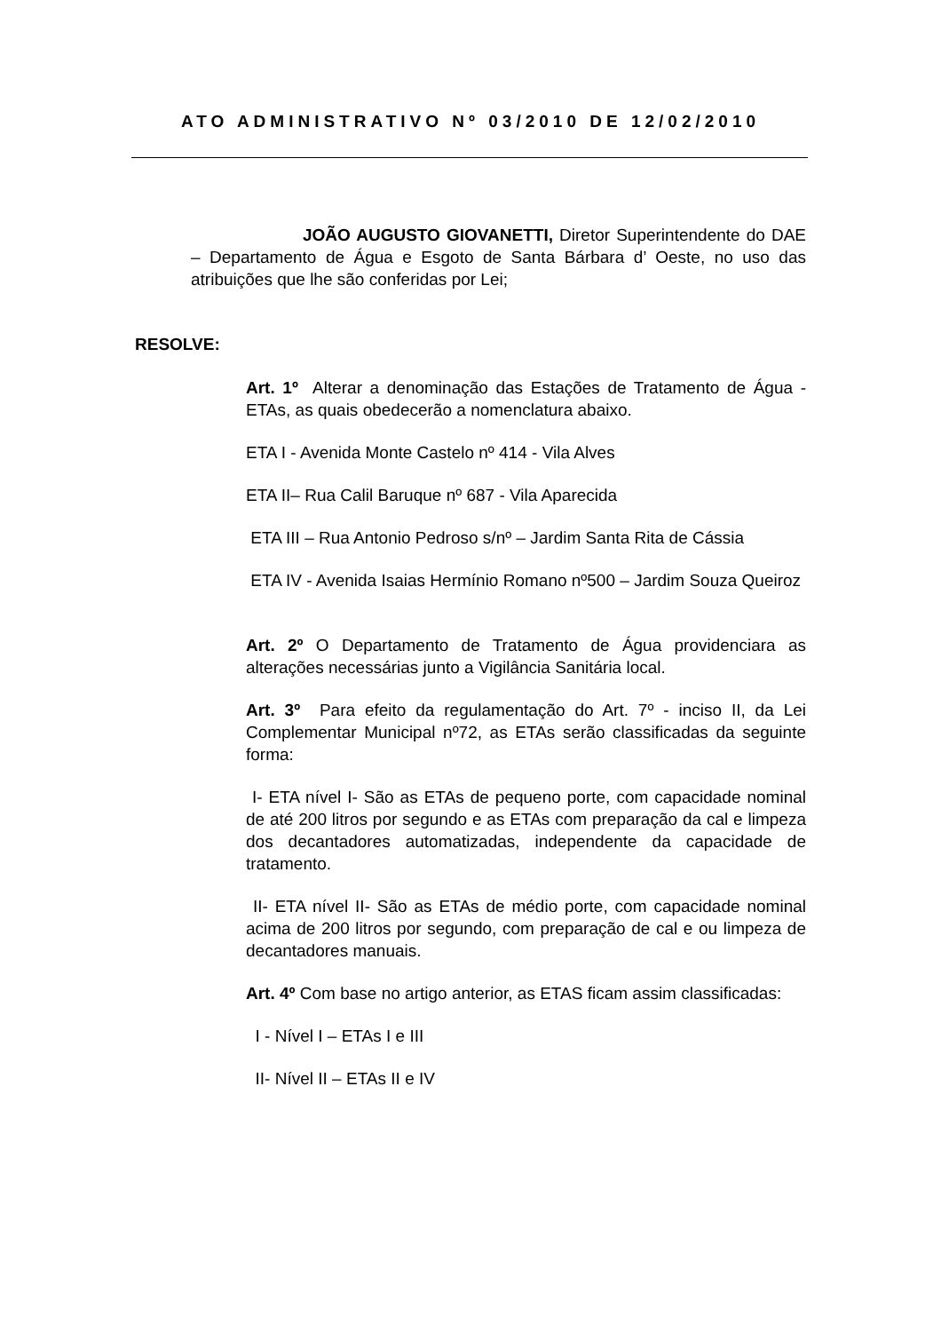ATO ADMINISTRATIVO Nº 03/2010 DE 12/02/2010
JOÃO AUGUSTO GIOVANETTI, Diretor Superintendente do DAE – Departamento de Água e Esgoto de Santa Bárbara d’ Oeste, no uso das atribuições que lhe são conferidas por Lei;
RESOLVE:
Art. 1º Alterar a denominação das Estações de Tratamento de Água -ETAs, as quais obedecerão a nomenclatura abaixo.
ETA I - Avenida Monte Castelo nº 414 - Vila Alves
ETA II– Rua Calil Baruque nº 687 - Vila Aparecida
ETA III – Rua Antonio Pedroso s/nº – Jardim Santa Rita de Cássia
ETA IV - Avenida Isaias Hermínio Romano nº500 – Jardim Souza Queiroz
Art. 2º O Departamento de Tratamento de Água providenciara as alterações necessárias junto a Vigilância Sanitária local.
Art. 3º Para efeito da regulamentação do Art. 7º - inciso II, da Lei Complementar Municipal nº72, as ETAs serão classificadas da seguinte forma:
I- ETA nível I- São as ETAs de pequeno porte, com capacidade nominal de até 200 litros por segundo e as ETAs com preparação da cal e limpeza dos decantadores automatizadas, independente da capacidade de tratamento.
II- ETA nível II- São as ETAs de médio porte, com capacidade nominal acima de 200 litros por segundo, com preparação de cal e ou limpeza de decantadores manuais.
Art. 4º Com base no artigo anterior, as ETAS ficam assim classificadas:
I - Nível I – ETAs I e III
II- Nível II – ETAs II e IV